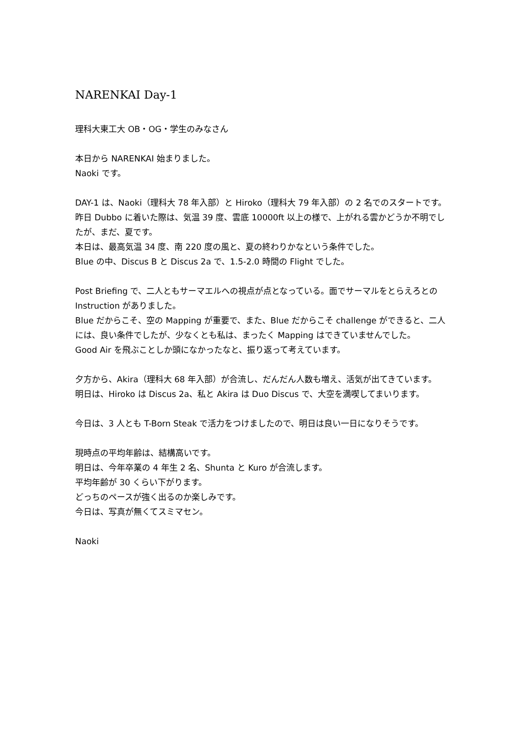NARENKAI Day-1
理科大東工大 OB・OG・学生のみなさん
本日から NARENKAI 始まりました。
Naoki です。
DAY-1 は、Naoki（理科大 78 年入部）と Hiroko（理科大 79 年入部）の 2 名でのスタートです。
昨日 Dubbo に着いた際は、気温 39 度、雲底 10000ft 以上の様で、上がれる雲かどうか不明でしたが、まだ、夏です。
本日は、最高気温 34 度、南 220 度の風と、夏の終わりかなという条件でした。
Blue の中、Discus B と Discus 2a で、1.5-2.0 時間の Flight でした。
Post Briefing で、二人ともサーマエルへの視点が点となっている。面でサーマルをとらえろとの Instruction がありました。
Blue だからこそ、空の Mapping が重要で、また、Blue だからこそ challenge ができると、二人には、良い条件でしたが、少なくとも私は、まったく Mapping はできていませんでした。
Good Air を飛ぶことしか頭になかったなと、振り返って考えています。
夕方から、Akira（理科大 68 年入部）が合流し、だんだん人数も増え、活気が出てきています。
明日は、Hiroko は Discus 2a、私と Akira は Duo Discus で、大空を満喫してまいります。
今日は、3 人とも T-Born Steak で活力をつけましたので、明日は良い一日になりそうです。
現時点の平均年齢は、結構高いです。
明日は、今年卒業の 4 年生 2 名、Shunta と Kuro が合流します。
平均年齢が 30 くらい下がります。
どっちのペースが強く出るのか楽しみです。
今日は、写真が無くてスミマセン。
Naoki